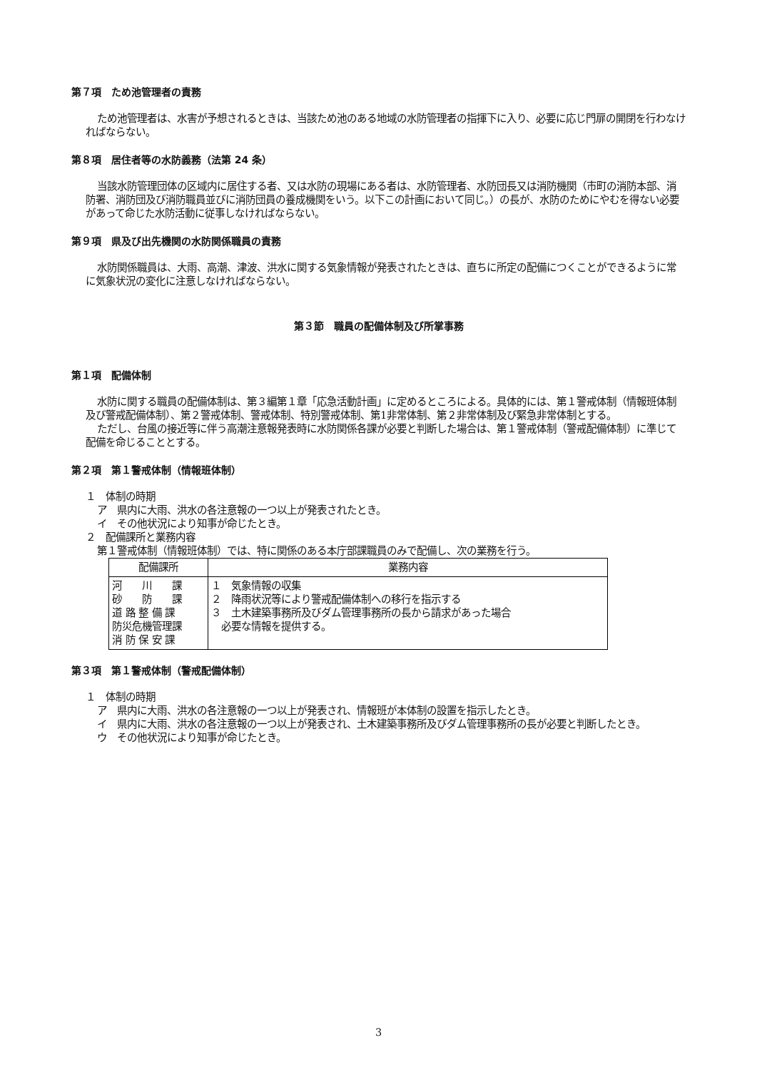第７項　ため池管理者の責務
ため池管理者は、水害が予想されるときは、当該ため池のある地域の水防管理者の指揮下に入り、必要に応じ門扉の開閉を行わなければならない。
第８項　居住者等の水防義務（法第 24 条）
当該水防管理団体の区域内に居住する者、又は水防の現場にある者は、水防管理者、水防団長又は消防機関（市町の消防本部、消防署、消防団及び消防職員並びに消防団員の養成機関をいう。以下この計画において同じ。）の長が、水防のためにやむを得ない必要があって命じた水防活動に従事しなければならない。
第９項　県及び出先機関の水防関係職員の責務
水防関係職員は、大雨、高潮、津波、洪水に関する気象情報が発表されたときは、直ちに所定の配備につくことができるように常に気象状況の変化に注意しなければならない。
第３節　職員の配備体制及び所掌事務
第１項　配備体制
水防に関する職員の配備体制は、第３編第１章「応急活動計画」に定めるところによる。具体的には、第１警戒体制（情報班体制及び警戒配備体制）、第２警戒体制、警戒体制、特別警戒体制、第1非常体制、第２非常体制及び緊急非常体制とする。
ただし、台風の接近等に伴う高潮注意報発表時に水防関係各課が必要と判断した場合は、第１警戒体制（警戒配備体制）に準じて配備を命じることとする。
第２項　第１警戒体制（情報班体制）
１　体制の時期
ア　県内に大雨、洪水の各注意報の一つ以上が発表されたとき。
イ　その他状況により知事が命じたとき。
２　配備課所と業務内容
第１警戒体制（情報班体制）では、特に関係のある本庁部課職員のみで配備し、次の業務を行う。
| 配備課所 | 業務内容 |
| --- | --- |
| 河 川 課 砂 防 課 道 路 整 備 課 防災危機管理課 消 防 保 安 課 | １ 気象情報の収集 ２ 降雨状況等により警戒配備体制への移行を指示する ３ 土木建築事務所及びダム管理事務所の長から請求があった場合 必要な情報を提供する。 |
第３項　第１警戒体制（警戒配備体制）
１　体制の時期
ア　県内に大雨、洪水の各注意報の一つ以上が発表され、情報班が本体制の設置を指示したとき。
イ　県内に大雨、洪水の各注意報の一つ以上が発表され、土木建築事務所及びダム管理事務所の長が必要と判断したとき。
ウ　その他状況により知事が命じたとき。
3